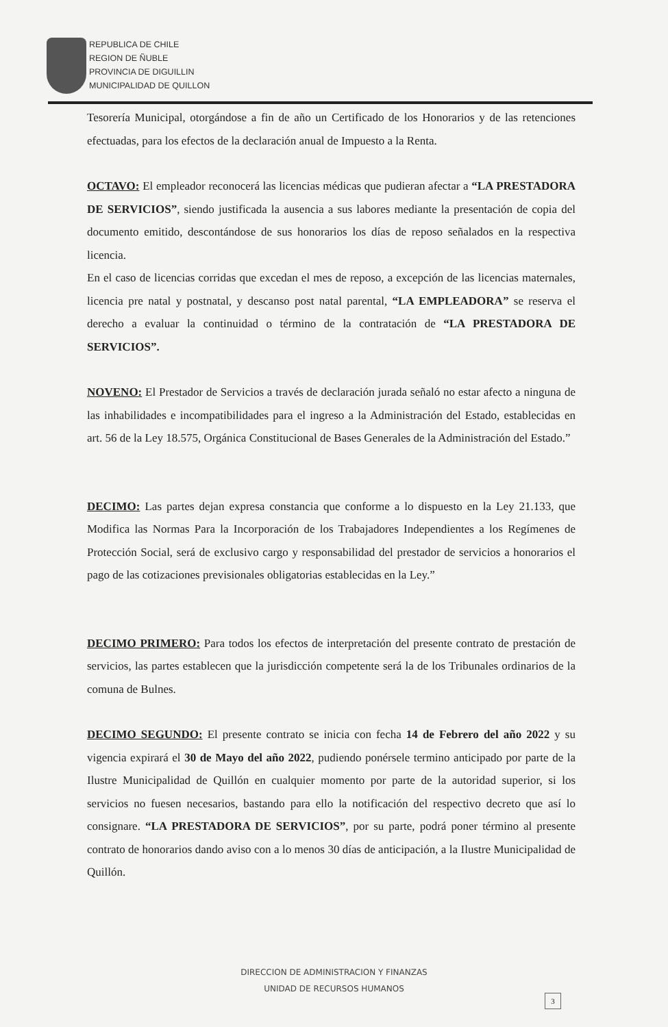REPUBLICA DE CHILE
REGION DE ÑUBLE
PROVINCIA DE DIGUILLIN
MUNICIPALIDAD DE QUILLON
Tesorería Municipal, otorgándose a fin de año un Certificado de los Honorarios y de las retenciones efectuadas, para los efectos de la declaración anual de Impuesto a la Renta.
OCTAVO: El empleador reconocerá las licencias médicas que pudieran afectar a “LA PRESTADORA DE SERVICIOS”, siendo justificada la ausencia a sus labores mediante la presentación de copia del documento emitido, descontándose de sus honorarios los días de reposo señalados en la respectiva licencia.
En el caso de licencias corridas que excedan el mes de reposo, a excepción de las licencias maternales, licencia pre natal y postnatal, y descanso post natal parental, “LA EMPLEADORA” se reserva el derecho a evaluar la continuidad o término de la contratación de “LA PRESTADORA DE SERVICIOS”.
NOVENO: El Prestador de Servicios a través de declaración jurada señaló no estar afecto a ninguna de las inhabilidades e incompatibilidades para el ingreso a la Administración del Estado, establecidas en art. 56 de la Ley 18.575, Orgánica Constitucional de Bases Generales de la Administración del Estado.”
DECIMO: Las partes dejan expresa constancia que conforme a lo dispuesto en la Ley 21.133, que Modifica las Normas Para la Incorporación de los Trabajadores Independientes a los Regímenes de Protección Social, será de exclusivo cargo y responsabilidad del prestador de servicios a honorarios el pago de las cotizaciones previsionales obligatorias establecidas en la Ley.”
DECIMO PRIMERO: Para todos los efectos de interpretación del presente contrato de prestación de servicios, las partes establecen que la jurisdicción competente será la de los Tribunales ordinarios de la comuna de Bulnes.
DECIMO SEGUNDO: El presente contrato se inicia con fecha 14 de Febrero del año 2022 y su vigencia expirará el 30 de Mayo del año 2022, pudiendo ponérsele termino anticipado por parte de la Ilustre Municipalidad de Quillón en cualquier momento por parte de la autoridad superior, si los servicios no fuesen necesarios, bastando para ello la notificación del respectivo decreto que así lo consignare. “LA PRESTADORA DE SERVICIOS”, por su parte, podrá poner término al presente contrato de honorarios dando aviso con a lo menos 30 días de anticipación, a la Ilustre Municipalidad de Quillón.
DIRECCION DE ADMINISTRACION Y FINANZAS
UNIDAD DE RECURSOS HUMANOS
3